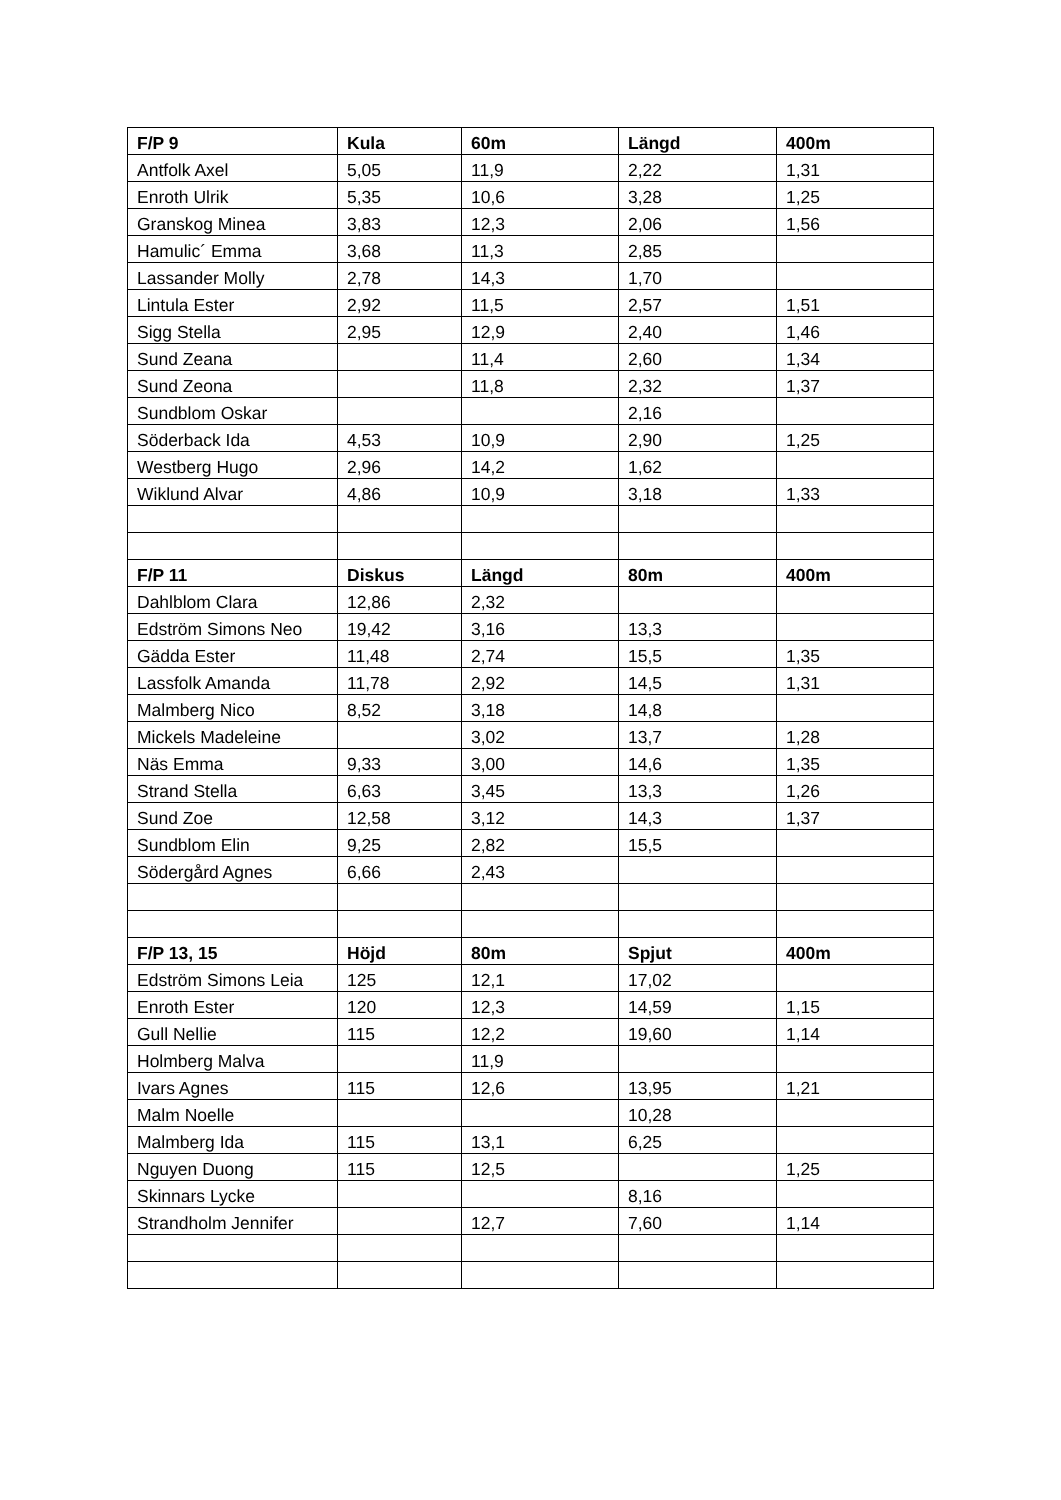| F/P 9 | Kula | 60m | Längd | 400m |
| --- | --- | --- | --- | --- |
| Antfolk Axel | 5,05 | 11,9 | 2,22 | 1,31 |
| Enroth Ulrik | 5,35 | 10,6 | 3,28 | 1,25 |
| Granskog Minea | 3,83 | 12,3 | 2,06 | 1,56 |
| Hamulic´ Emma | 3,68 | 11,3 | 2,85 | |
| Lassander Molly | 2,78 | 14,3 | 1,70 | |
| Lintula Ester | 2,92 | 11,5 | 2,57 | 1,51 |
| Sigg Stella | 2,95 | 12,9 | 2,40 | 1,46 |
| Sund Zeana | | 11,4 | 2,60 | 1,34 |
| Sund Zeona | | 11,8 | 2,32 | 1,37 |
| Sundblom Oskar | | | 2,16 | |
| Söderback Ida | 4,53 | 10,9 | 2,90 | 1,25 |
| Westberg Hugo | 2,96 | 14,2 | 1,62 | |
| Wiklund Alvar | 4,86 | 10,9 | 3,18 | 1,33 |
| F/P 11 | Diskus | Längd | 80m | 400m |
| Dahlblom Clara | 12,86 | 2,32 | | |
| Edström Simons Neo | 19,42 | 3,16 | 13,3 | |
| Gädda Ester | 11,48 | 2,74 | 15,5 | 1,35 |
| Lassfolk Amanda | 11,78 | 2,92 | 14,5 | 1,31 |
| Malmberg Nico | 8,52 | 3,18 | 14,8 | |
| Mickels Madeleine | | 3,02 | 13,7 | 1,28 |
| Näs Emma | 9,33 | 3,00 | 14,6 | 1,35 |
| Strand Stella | 6,63 | 3,45 | 13,3 | 1,26 |
| Sund Zoe | 12,58 | 3,12 | 14,3 | 1,37 |
| Sundblom Elin | 9,25 | 2,82 | 15,5 | |
| Södergård Agnes | 6,66 | 2,43 | | |
| F/P 13, 15 | Höjd | 80m | Spjut | 400m |
| Edström Simons Leia | 125 | 12,1 | 17,02 | |
| Enroth Ester | 120 | 12,3 | 14,59 | 1,15 |
| Gull Nellie | 115 | 12,2 | 19,60 | 1,14 |
| Holmberg Malva | | 11,9 | | |
| Ivars Agnes | 115 | 12,6 | 13,95 | 1,21 |
| Malm Noelle | | | 10,28 | |
| Malmberg Ida | 115 | 13,1 | 6,25 | |
| Nguyen Duong | 115 | 12,5 | | 1,25 |
| Skinnars Lycke | | | 8,16 | |
| Strandholm Jennifer | | 12,7 | 7,60 | 1,14 |